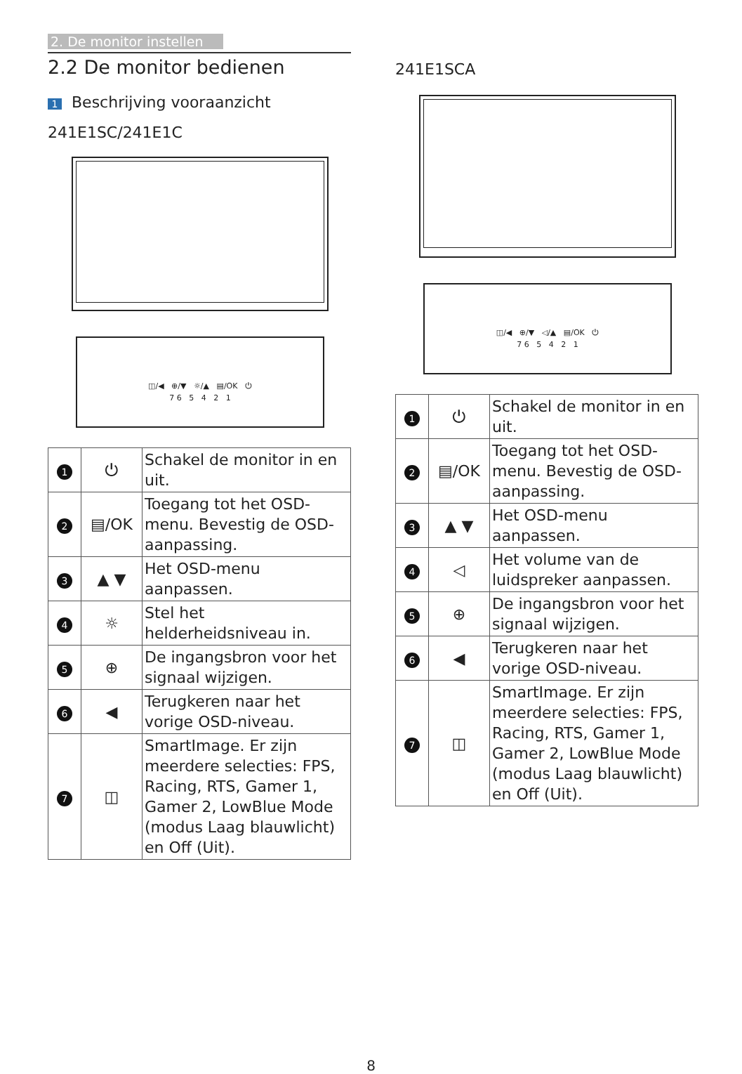2. De monitor instellen
2.2 De monitor bedienen
1 Beschrijving vooraanzicht
241E1SC/241E1C
◫/◀ ⊕/▼ ☼/▲ ▤/OK ⏻
7 6 5 4 2 1
| 1 | ⏻ | Schakel de monitor in en uit. |
| 2 | ▤/OK | Toegang tot het OSD-menu. Bevestig de OSD-aanpassing. |
| 3 | ▲ ▼ | Het OSD-menu aanpassen. |
| 4 | ☼ | Stel het helderheidsniveau in. |
| 5 | ⊕ | De ingangsbron voor het signaal wijzigen. |
| 6 | ◀ | Terugkeren naar het vorige OSD-niveau. |
| 7 | ◫ | SmartImage. Er zijn meerdere selecties: FPS, Racing, RTS, Gamer 1, Gamer 2, LowBlue Mode (modus Laag blauwlicht) en Off (Uit). |
241E1SCA
◫/◀ ⊕/▼ ◁/▲ ▤/OK ⏻
7 6 5 4 2 1
| 1 | ⏻ | Schakel de monitor in en uit. |
| 2 | ▤/OK | Toegang tot het OSD-menu. Bevestig de OSD-aanpassing. |
| 3 | ▲ ▼ | Het OSD-menu aanpassen. |
| 4 | ◁ | Het volume van de luidspreker aanpassen. |
| 5 | ⊕ | De ingangsbron voor het signaal wijzigen. |
| 6 | ◀ | Terugkeren naar het vorige OSD-niveau. |
| 7 | ◫ | SmartImage. Er zijn meerdere selecties: FPS, Racing, RTS, Gamer 1, Gamer 2, LowBlue Mode (modus Laag blauwlicht) en Off (Uit). |
8